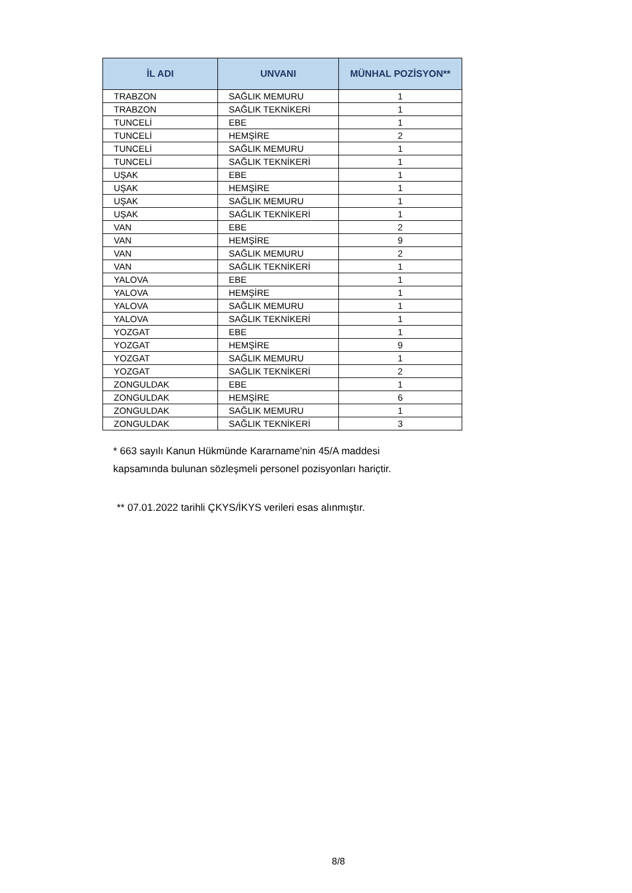| İL ADI | UNVANI | MÜNHAL POZİSYON** |
| --- | --- | --- |
| TRABZON | SAĞLIK MEMURU | 1 |
| TRABZON | SAĞLIK TEKNİKERİ | 1 |
| TUNCELİ | EBE | 1 |
| TUNCELİ | HEMŞİRE | 2 |
| TUNCELİ | SAĞLIK MEMURU | 1 |
| TUNCELİ | SAĞLIK TEKNİKERİ | 1 |
| UŞAK | EBE | 1 |
| UŞAK | HEMŞİRE | 1 |
| UŞAK | SAĞLIK MEMURU | 1 |
| UŞAK | SAĞLIK TEKNİKERİ | 1 |
| VAN | EBE | 2 |
| VAN | HEMŞİRE | 9 |
| VAN | SAĞLIK MEMURU | 2 |
| VAN | SAĞLIK TEKNİKERİ | 1 |
| YALOVA | EBE | 1 |
| YALOVA | HEMŞİRE | 1 |
| YALOVA | SAĞLIK MEMURU | 1 |
| YALOVA | SAĞLIK TEKNİKERİ | 1 |
| YOZGAT | EBE | 1 |
| YOZGAT | HEMŞİRE | 9 |
| YOZGAT | SAĞLIK MEMURU | 1 |
| YOZGAT | SAĞLIK TEKNİKERİ | 2 |
| ZONGULDAK | EBE | 1 |
| ZONGULDAK | HEMŞİRE | 6 |
| ZONGULDAK | SAĞLIK MEMURU | 1 |
| ZONGULDAK | SAĞLIK TEKNİKERİ | 3 |
* 663 sayılı Kanun Hükmünde Kararname'nin 45/A maddesi
kapsamında bulunan sözleşmeli personel pozisyonları hariçtir.
** 07.01.2022 tarihli ÇKYS/İKYS verileri esas alınmıştır.
8/8